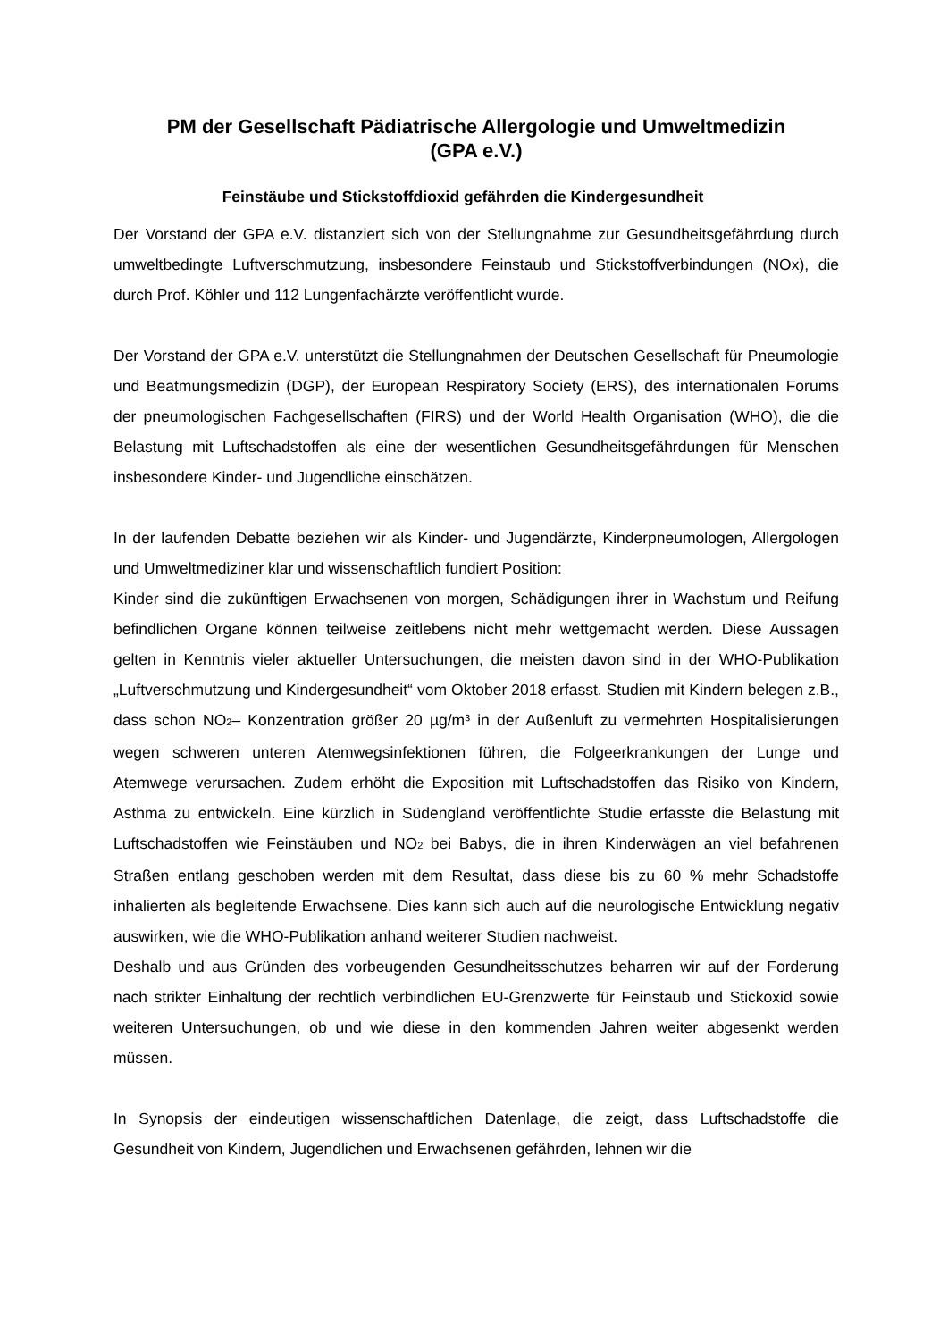PM der Gesellschaft Pädiatrische Allergologie und Umweltmedizin
(GPA e.V.)
Feinstäube und Stickstoffdioxid gefährden die Kindergesundheit
Der Vorstand der GPA e.V. distanziert sich von der Stellungnahme zur Gesundheitsgefährdung durch umweltbedingte Luftverschmutzung, insbesondere Feinstaub und Stickstoffverbindungen (NOx), die durch Prof. Köhler und 112 Lungenfachärzte veröffentlicht wurde.
Der Vorstand der GPA e.V. unterstützt die Stellungnahmen der Deutschen Gesellschaft für Pneumologie und Beatmungsmedizin (DGP), der European Respiratory Society (ERS), des internationalen Forums der pneumologischen Fachgesellschaften (FIRS) und der World Health Organisation (WHO), die die Belastung mit Luftschadstoffen als eine der wesentlichen Gesundheitsgefährdungen für Menschen insbesondere Kinder- und Jugendliche einschätzen.
In der laufenden Debatte beziehen wir als Kinder- und Jugendärzte, Kinderpneumologen, Allergologen und Umweltmediziner klar und wissenschaftlich fundiert Position:
Kinder sind die zukünftigen Erwachsenen von morgen, Schädigungen ihrer in Wachstum und Reifung befindlichen Organe können teilweise zeitlebens nicht mehr wettgemacht werden. Diese Aussagen gelten in Kenntnis vieler aktueller Untersuchungen, die meisten davon sind in der WHO-Publikation „Luftverschmutzung und Kindergesundheit“ vom Oktober 2018 erfasst. Studien mit Kindern belegen z.B., dass schon NO<sub>2</sub>– Konzentration größer 20 µg/m³ in der Außenluft zu vermehrten Hospitalisierungen wegen schweren unteren Atemwegsinfektionen führen, die Folgeerkrankungen der Lunge und Atemwege verursachen. Zudem erhöht die Exposition mit Luftschadstoffen das Risiko von Kindern, Asthma zu entwickeln. Eine kürzlich in Südengland veröffentlichte Studie erfasste die Belastung mit Luftschadstoffen wie Feinstäuben und NO<sub>2</sub> bei Babys, die in ihren Kinderwägen an viel befahrenen Straßen entlang geschoben werden mit dem Resultat, dass diese bis zu 60 % mehr Schadstoffe inhalierten als begleitende Erwachsene. Dies kann sich auch auf die neurologische Entwicklung negativ auswirken, wie die WHO-Publikation anhand weiterer Studien nachweist.
Deshalb und aus Gründen des vorbeugenden Gesundheitsschutzes beharren wir auf der Forderung nach strikter Einhaltung der rechtlich verbindlichen EU-Grenzwerte für Feinstaub und Stickoxid sowie weiteren Untersuchungen, ob und wie diese in den kommenden Jahren weiter abgesenkt werden müssen.
In Synopsis der eindeutigen wissenschaftlichen Datenlage, die zeigt, dass Luftschadstoffe die Gesundheit von Kindern, Jugendlichen und Erwachsenen gefährden, lehnen wir die